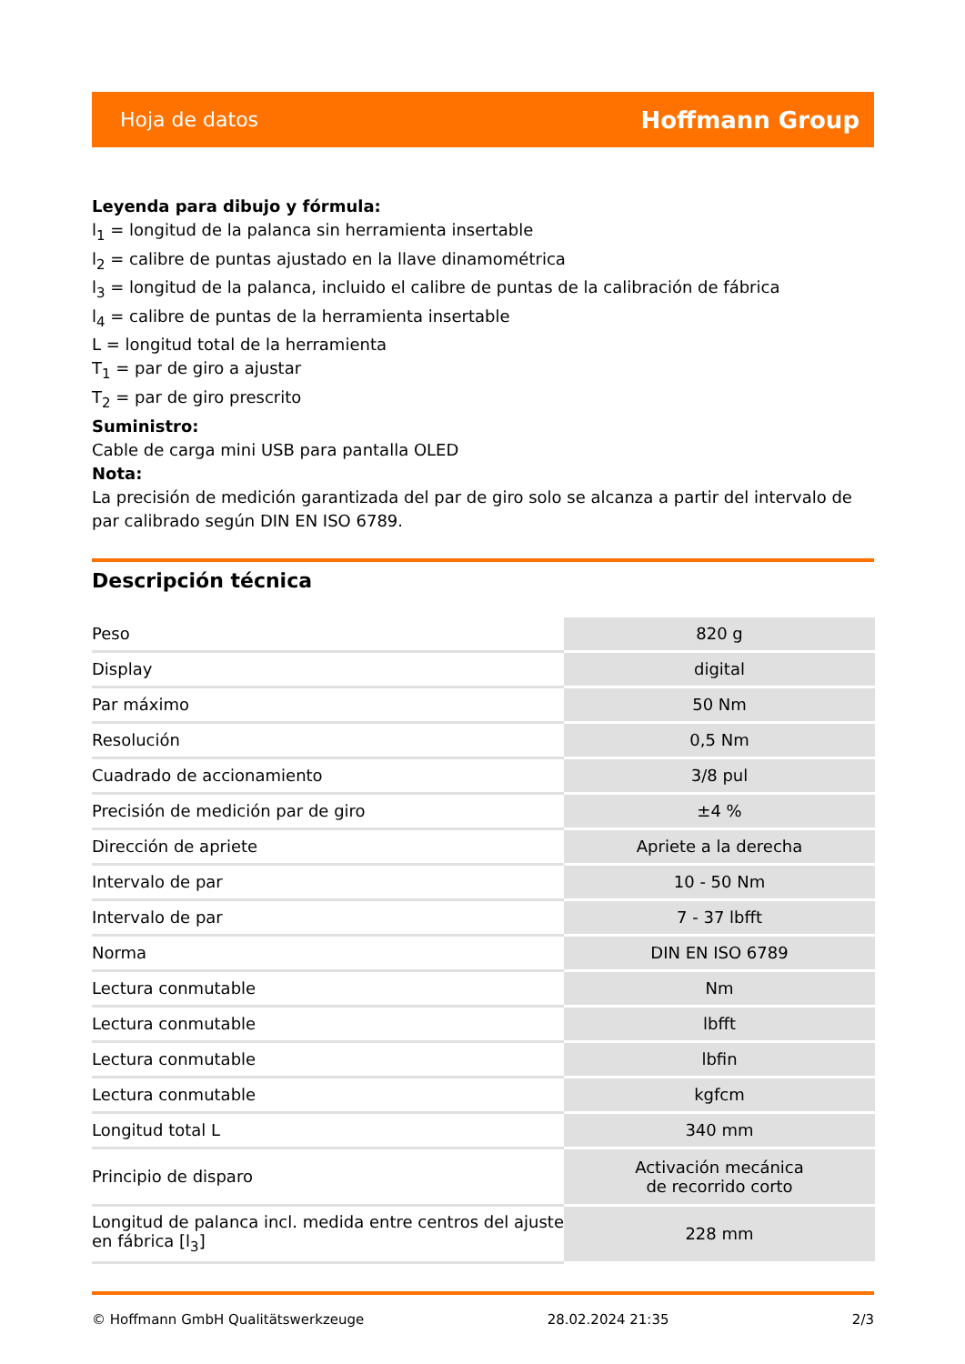Hoja de datos Hoffmann Group
Leyenda para dibujo y fórmula:
l<sub>1</sub> = longitud de la palanca sin herramienta insertable
l<sub>2</sub> = calibre de puntas ajustado en la llave dinamométrica
l<sub>3</sub> = longitud de la palanca, incluido el calibre de puntas de la calibración de fábrica
l<sub>4</sub> = calibre de puntas de la herramienta insertable
L = longitud total de la herramienta
T<sub>1</sub> = par de giro a ajustar
T<sub>2</sub> = par de giro prescrito
Suministro:
Cable de carga mini USB para pantalla OLED
Nota:
La precisión de medición garantizada del par de giro solo se alcanza a partir del intervalo de par calibrado según DIN EN ISO 6789.
Descripción técnica
| Peso | 820 g |
| Display | digital |
| Par máximo | 50 Nm |
| Resolución | 0,5 Nm |
| Cuadrado de accionamiento | 3/8 pul |
| Precisión de medición par de giro | ±4 % |
| Dirección de apriete | Apriete a la derecha |
| Intervalo de par | 10 - 50 Nm |
| Intervalo de par | 7 - 37 lbfft |
| Norma | DIN EN ISO 6789 |
| Lectura conmutable | Nm |
| Lectura conmutable | lbfft |
| Lectura conmutable | lbfin |
| Lectura conmutable | kgfcm |
| Longitud total L | 340 mm |
| Principio de disparo | Activación mecánica de recorrido corto |
| Longitud de palanca incl. medida entre centros del ajuste en fábrica [l<sub>3</sub>] | 228 mm |
© Hoffmann GmbH Qualitätswerkzeuge 28.02.2024 21:35 2/3